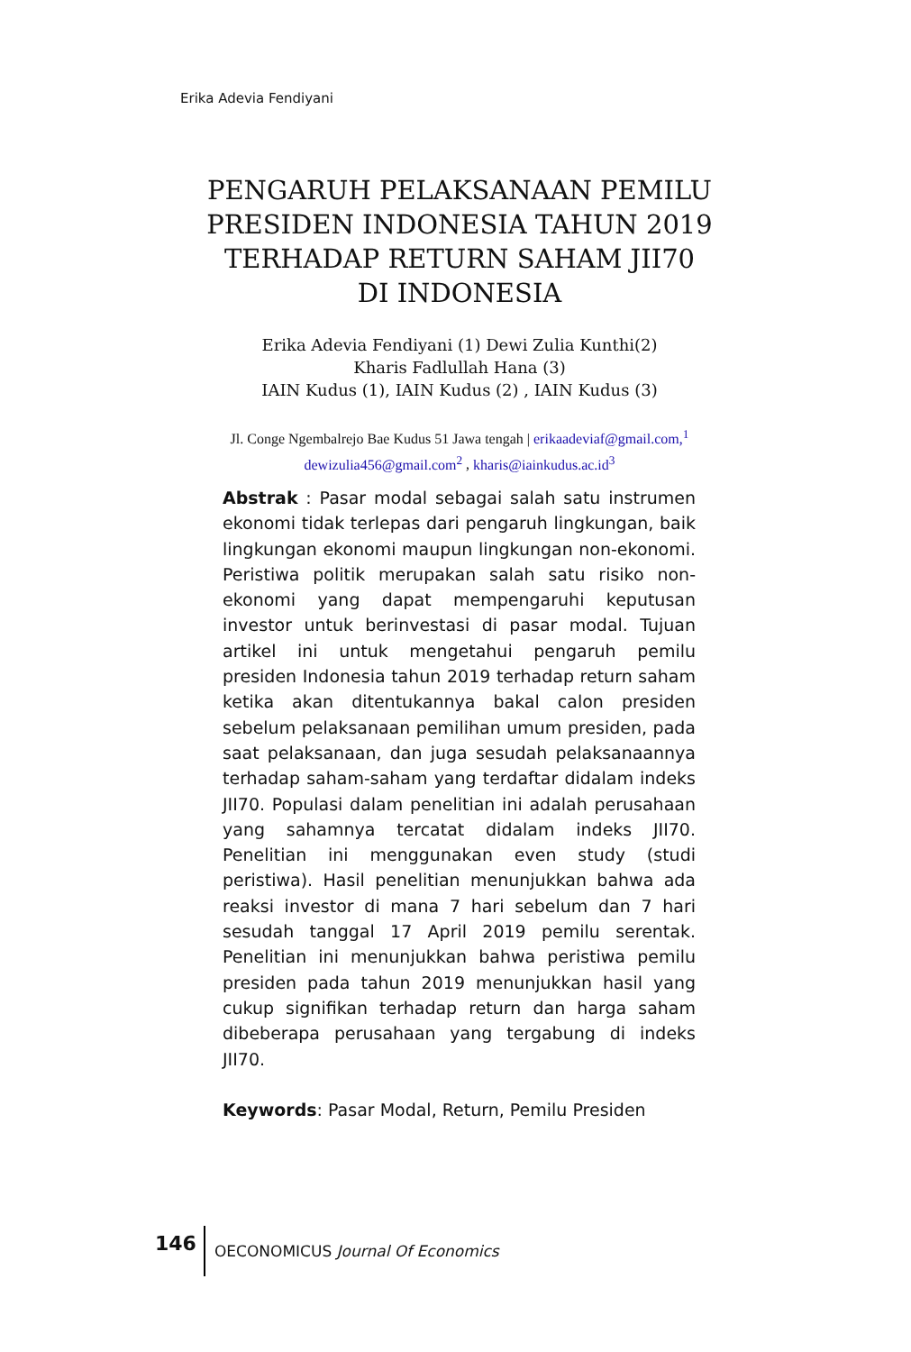Erika Adevia Fendiyani
PENGARUH PELAKSANAAN PEMILU PRESIDEN INDONESIA TAHUN 2019 TERHADAP RETURN SAHAM JII70
DI INDONESIA
Erika Adevia Fendiyani (1) Dewi Zulia Kunthi(2)
Kharis Fadlullah Hana (3)
IAIN Kudus (1), IAIN Kudus (2) , IAIN Kudus (3)
Jl. Conge Ngembalrejo Bae Kudus 51 Jawa tengah | erikaadeviaf@gmail.com,<sup>1</sup>
dewizulia456@gmail.com<sup>2</sup> , kharis@iainkudus.ac.id<sup>3</sup>
Abstrak : Pasar modal sebagai salah satu instrumen ekonomi tidak terlepas dari pengaruh lingkungan, baik lingkungan ekonomi maupun lingkungan non-ekonomi. Peristiwa politik merupakan salah satu risiko non-ekonomi yang dapat mempengaruhi keputusan investor untuk berinvestasi di pasar modal. Tujuan artikel ini untuk mengetahui pengaruh pemilu presiden Indonesia tahun 2019 terhadap return saham ketika akan ditentukannya bakal calon presiden sebelum pelaksanaan pemilihan umum presiden, pada saat pelaksanaan, dan juga sesudah pelaksanaannya terhadap saham-saham yang terdaftar didalam indeks JII70. Populasi dalam penelitian ini adalah perusahaan yang sahamnya tercatat didalam indeks JII70. Penelitian ini menggunakan even study (studi peristiwa). Hasil penelitian menunjukkan bahwa ada reaksi investor di mana 7 hari sebelum dan 7 hari sesudah tanggal 17 April 2019 pemilu serentak. Penelitian ini menunjukkan bahwa peristiwa pemilu presiden pada tahun 2019 menunjukkan hasil yang cukup signifikan terhadap return dan harga saham dibeberapa perusahaan yang tergabung di indeks JII70.
Keywords: Pasar Modal, Return, Pemilu Presiden
146
OECONOMICUS Journal Of Economics